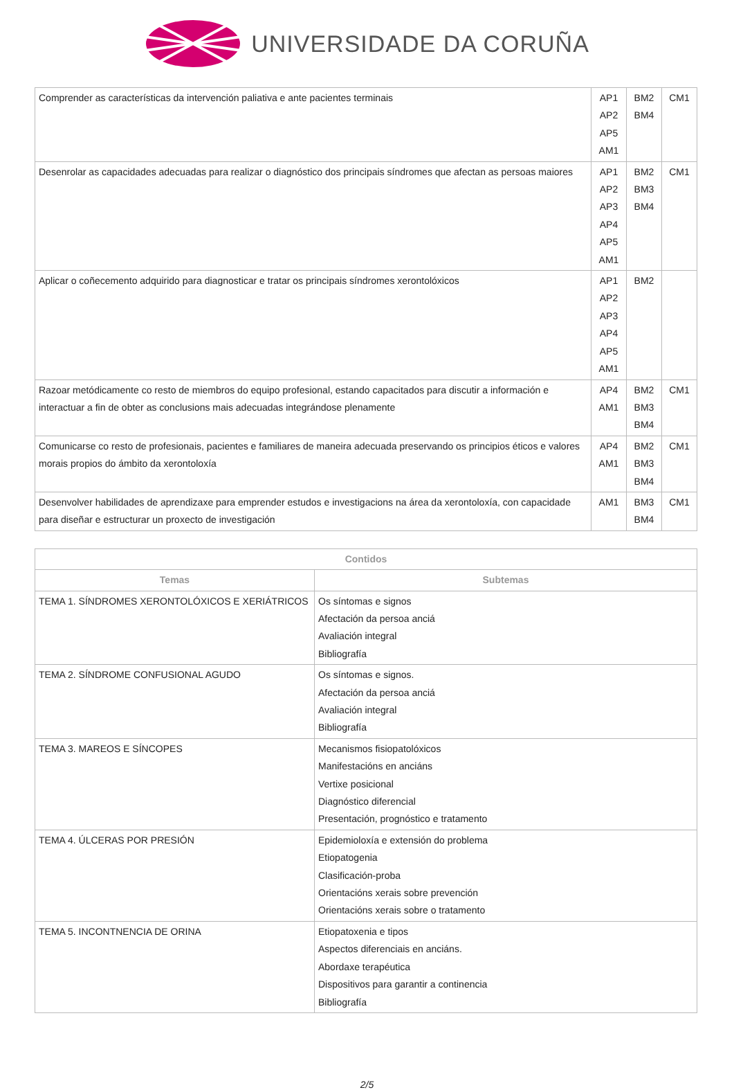UNIVERSIDADE DA CORUÑA
| Comprender as características da intervención paliativa e ante pacientes terminais | AP1 AP2 AP5 AM1 | BM2 BM4 | CM1 |
| Desenrolar as capacidades adecuadas para realizar o diagnóstico dos principais síndromes que afectan as persoas maiores | AP1 AP2 AP3 AP4 AP5 AM1 | BM2 BM3 BM4 | CM1 |
| Aplicar o coñecemento adquirido para diagnosticar e tratar os principais síndromes xerontolóxicos | AP1 AP2 AP3 AP4 AP5 AM1 | BM2 | |
| Razoar metódicamente co resto de miembros do equipo profesional, estando capacitados para discutir a información e interactuar a fin de obter as conclusions mais adecuadas integrándose plenamente | AP4 AM1 | BM2 BM3 BM4 | CM1 |
| Comunicarse co resto de profesionais, pacientes e familiares de maneira adecuada preservando os principios éticos e valores morais propios do ámbito da xerontoloxía | AP4 AM1 | BM2 BM3 BM4 | CM1 |
| Desenvolver habilidades de aprendizaxe para emprender estudos e investigacions na área da xerontoloxía, con capacidade para diseñar e estructurar un proxecto de investigación | AM1 | BM3 BM4 | CM1 |
| Contidos | |
| --- | --- |
| Temas | Subtemas |
| TEMA 1. SÍNDROMES XERONTOLÓXICOS E XERIÁTRICOS | Os síntomas e signos Afectación da persoa anciá Avaliación integral Bibliografía |
| TEMA 2. SÍNDROME CONFUSIONAL AGUDO | Os síntomas e signos. Afectación da persoa anciá Avaliación integral Bibliografía |
| TEMA 3. MAREOS E SÍNCOPES | Mecanismos fisiopatolóxicos Manifestacións en anciáns Vertixe posicional Diagnóstico diferencial Presentación, prognóstico e tratamento |
| TEMA 4. ÚLCERAS POR PRESIÓN | Epidemioloxía e extensión do problema Etiopatogenia Clasificación-proba Orientacións xerais sobre prevención Orientacións xerais sobre o tratamento |
| TEMA 5. INCONTNENCIA DE ORINA | Etiopatoxenia e tipos Aspectos diferenciais en anciáns. Abordaxe terapéutica Dispositivos para garantir a continencia Bibliografía |
2/5